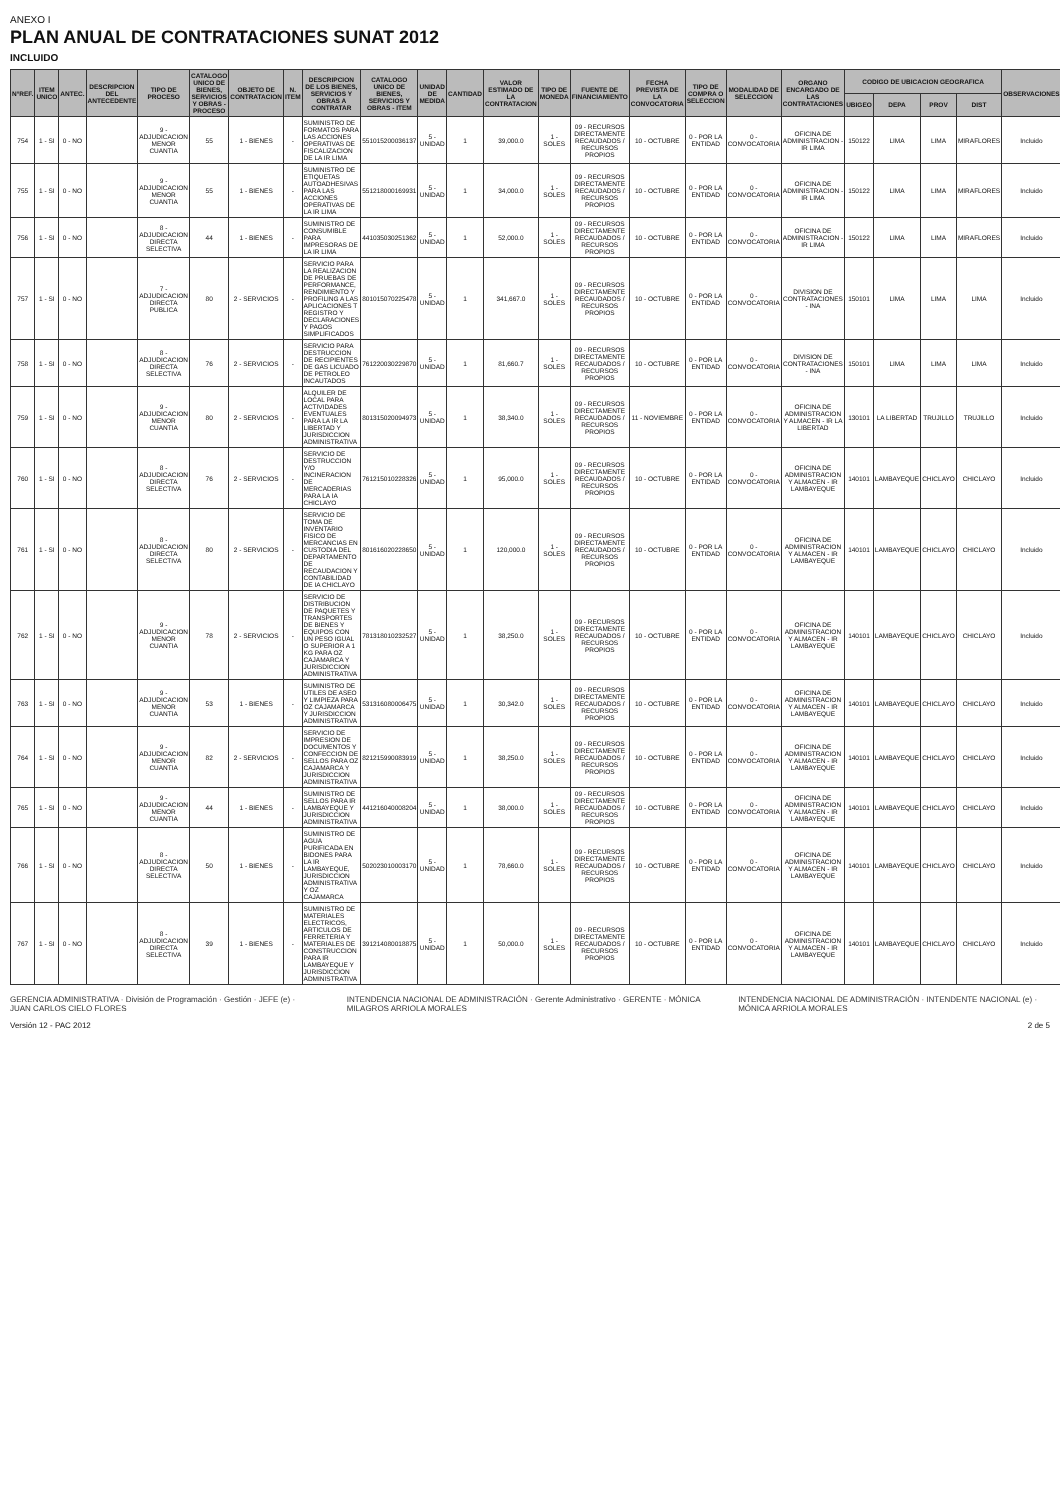ANEXO I
PLAN ANUAL DE CONTRATACIONES SUNAT 2012
INCLUIDO
| N°REF. | ITEM UNICO | ANTEC. | DESCRIPCION DEL ANTECEDENTE | TIPO DE PROCESO | CATALOGO UNICO DE BIENES, SERVICIOS Y OBRAS - PROCESO | OBJETO DE CONTRATACION | N. ITEM | DESCRIPCION DE LOS BIENES, SERVICIOS Y OBRAS A CONTRATAR | CATALOGO UNICO DE BIENES, SERVICIOS Y OBRAS - ITEM | UNIDAD DE MEDIDA | CANTIDAD | VALOR ESTIMADO DE LA CONTRATACION | TIPO DE MONEDA | FUENTE DE FINANCIAMIENTO | FECHA PREVISTA DE LA CONVOCATORIA | TIPO DE COMPRA O SELECCION | MODALIDAD DE SELECCION | ORGANO ENCARGADO DE LAS CONTRATACIONES | CODIGO DE UBICACION GEOGRAFICA | | | | OBSERVACIONES |
| --- | --- | --- | --- | --- | --- | --- | --- | --- | --- | --- | --- | --- | --- | --- | --- | --- | --- | --- | --- | --- | --- | --- | --- |
| | | | | | | | | | | | | | | | | | | | UBIGEO | DEPA | PROV | DIST | |
| 754 | 1 - SI | 0 - NO | | 9 - ADJUDICACION MENOR CUANTIA | 55 | 1 - BIENES | - | SUMINISTRO DE FORMATOS PARA LAS ACCIONES OPERATIVAS DE FISCALIZACION DE LA IR LIMA | 551015200036137 | 5 - UNIDAD | 1 | 39,000.0 | 1 - SOLES | 09 - RECURSOS DIRECTAMENTE RECAUDADOS / RECURSOS PROPIOS | 10 - OCTUBRE | 0 - POR LA ENTIDAD | 0 - CONVOCATORIA | OFICINA DE ADMINISTRACION - IR LIMA | 150122 | LIMA | LIMA | MIRAFLORES | Incluido |
| 755 | 1 - SI | 0 - NO | | 9 - ADJUDICACION MENOR CUANTIA | 55 | 1 - BIENES | - | SUMINISTRO DE ETIQUETAS AUTOADHESIVAS PARA LAS ACCIONES OPERATIVAS DE LA IR LIMA | 551218000169931 | 5 - UNIDAD | 1 | 34,000.0 | 1 - SOLES | 09 - RECURSOS DIRECTAMENTE RECAUDADOS / RECURSOS PROPIOS | 10 - OCTUBRE | 0 - POR LA ENTIDAD | 0 - CONVOCATORIA | OFICINA DE ADMINISTRACION - IR LIMA | 150122 | LIMA | LIMA | MIRAFLORES | Incluido |
| 756 | 1 - SI | 0 - NO | | 8 - ADJUDICACION DIRECTA SELECTIVA | 44 | 1 - BIENES | - | SUMINISTRO DE CONSUMIBLE PARA IMPRESORAS DE LA IR LIMA | 441035030251362 | 5 - UNIDAD | 1 | 52,000.0 | 1 - SOLES | 09 - RECURSOS DIRECTAMENTE RECAUDADOS / RECURSOS PROPIOS | 10 - OCTUBRE | 0 - POR LA ENTIDAD | 0 - CONVOCATORIA | OFICINA DE ADMINISTRACION - IR LIMA | 150122 | LIMA | LIMA | MIRAFLORES | Incluido |
| 757 | 1 - SI | 0 - NO | | 7 - ADJUDICACION DIRECTA PUBLICA | 80 | 2 - SERVICIOS | - | SERVICIO PARA LA REALIZACION DE PRUEBAS DE PERFORMANCE, RENDIMIENTO Y PROFILING A LAS APLICACIONES T REGISTRO Y DECLARACIONES Y PAGOS SIMPLIFICADOS | 801015070225478 | 5 - UNIDAD | 1 | 341,667.0 | 1 - SOLES | 09 - RECURSOS DIRECTAMENTE RECAUDADOS / RECURSOS PROPIOS | 10 - OCTUBRE | 0 - POR LA ENTIDAD | 0 - CONVOCATORIA | DIVISION DE CONTRATACIONES - INA | 150101 | LIMA | LIMA | LIMA | Incluido |
| 758 | 1 - SI | 0 - NO | | 8 - ADJUDICACION DIRECTA SELECTIVA | 76 | 2 - SERVICIOS | - | SERVICIO PARA DESTRUCCION DE RECIPIENTES DE GAS LICUADO DE PETROLEO INCAUTADOS | 761220030229870 | 5 - UNIDAD | 1 | 81,660.7 | 1 - SOLES | 09 - RECURSOS DIRECTAMENTE RECAUDADOS / RECURSOS PROPIOS | 10 - OCTUBRE | 0 - POR LA ENTIDAD | 0 - CONVOCATORIA | DIVISION DE CONTRATACIONES - INA | 150101 | LIMA | LIMA | LIMA | Incluido |
| 759 | 1 - SI | 0 - NO | | 9 - ADJUDICACION MENOR CUANTIA | 80 | 2 - SERVICIOS | - | ALQUILER DE LOCAL PARA ACTIVIDADES EVENTUALES PARA LA IR LA LIBERTAD Y JURISDICCION ADMINISTRATIVA | 801315020094973 | 5 - UNIDAD | 1 | 38,340.0 | 1 - SOLES | 09 - RECURSOS DIRECTAMENTE RECAUDADOS / RECURSOS PROPIOS | 11 - NOVIEMBRE | 0 - POR LA ENTIDAD | 0 - CONVOCATORIA | OFICINA DE ADMINISTRACION Y ALMACEN - IR LA LIBERTAD | 130101 | LA LIBERTAD | TRUJILLO | TRUJILLO | Incluido |
| 760 | 1 - SI | 0 - NO | | 8 - ADJUDICACION DIRECTA SELECTIVA | 76 | 2 - SERVICIOS | - | SERVICIO DE DESTRUCCION Y/O INCINERACION DE MERCADERIAS PARA LA IA CHICLAYO | 761215010228326 | 5 - UNIDAD | 1 | 95,000.0 | 1 - SOLES | 09 - RECURSOS DIRECTAMENTE RECAUDADOS / RECURSOS PROPIOS | 10 - OCTUBRE | 0 - POR LA ENTIDAD | 0 - CONVOCATORIA | OFICINA DE ADMINISTRACION Y ALMACEN - IR LAMBAYEQUE | 140101 | LAMBAYEQUE | CHICLAYO | CHICLAYO | Incluido |
| 761 | 1 - SI | 0 - NO | | 8 - ADJUDICACION DIRECTA SELECTIVA | 80 | 2 - SERVICIOS | - | SERVICIO DE TOMA DE INVENTARIO FISICO DE MERCANCIAS EN CUSTODIA DEL DEPARTAMENTO DE RECAUDACION Y CONTABILIDAD DE IA CHICLAYO | 801616020228650 | 5 - UNIDAD | 1 | 120,000.0 | 1 - SOLES | 09 - RECURSOS DIRECTAMENTE RECAUDADOS / RECURSOS PROPIOS | 10 - OCTUBRE | 0 - POR LA ENTIDAD | 0 - CONVOCATORIA | OFICINA DE ADMINISTRACION Y ALMACEN - IR LAMBAYEQUE | 140101 | LAMBAYEQUE | CHICLAYO | CHICLAYO | Incluido |
| 762 | 1 - SI | 0 - NO | | 9 - ADJUDICACION MENOR CUANTIA | 78 | 2 - SERVICIOS | - | SERVICIO DE DISTRIBUCION DE PAQUETES Y TRANSPORTES DE BIENES Y EQUIPOS CON UN PESO IGUAL O SUPERIOR A 1 KG PARA OZ CAJAMARCA Y JURISDICCION ADMINISTRATIVA | 781318010232527 | 5 - UNIDAD | 1 | 38,250.0 | 1 - SOLES | 09 - RECURSOS DIRECTAMENTE RECAUDADOS / RECURSOS PROPIOS | 10 - OCTUBRE | 0 - POR LA ENTIDAD | 0 - CONVOCATORIA | OFICINA DE ADMINISTRACION Y ALMACEN - IR LAMBAYEQUE | 140101 | LAMBAYEQUE | CHICLAYO | CHICLAYO | Incluido |
| 763 | 1 - SI | 0 - NO | | 9 - ADJUDICACION MENOR CUANTIA | 53 | 1 - BIENES | - | SUMINISTRO DE UTILES DE ASEO Y LIMPIEZA PARA OZ CAJAMARCA Y JURISDICCION ADMINISTRATIVA | 531316080006475 | 5 - UNIDAD | 1 | 30,342.0 | 1 - SOLES | 09 - RECURSOS DIRECTAMENTE RECAUDADOS / RECURSOS PROPIOS | 10 - OCTUBRE | 0 - POR LA ENTIDAD | 0 - CONVOCATORIA | OFICINA DE ADMINISTRACION Y ALMACEN - IR LAMBAYEQUE | 140101 | LAMBAYEQUE | CHICLAYO | CHICLAYO | Incluido |
| 764 | 1 - SI | 0 - NO | | 9 - ADJUDICACION MENOR CUANTIA | 82 | 2 - SERVICIOS | - | SERVICIO DE IMPRESION DE DOCUMENTOS Y CONFECCION DE SELLOS PARA OZ CAJAMARCA Y JURISDICCION ADMINISTRATIVA | 821215990083919 | 5 - UNIDAD | 1 | 38,250.0 | 1 - SOLES | 09 - RECURSOS DIRECTAMENTE RECAUDADOS / RECURSOS PROPIOS | 10 - OCTUBRE | 0 - POR LA ENTIDAD | 0 - CONVOCATORIA | OFICINA DE ADMINISTRACION Y ALMACEN - IR LAMBAYEQUE | 140101 | LAMBAYEQUE | CHICLAYO | CHICLAYO | Incluido |
| 765 | 1 - SI | 0 - NO | | 9 - ADJUDICACION MENOR CUANTIA | 44 | 1 - BIENES | - | SUMINISTRO DE SELLOS PARA IR LAMBAYEQUE Y JURISDICCION ADMINISTRATIVA | 441216040008204 | 5 - UNIDAD | 1 | 38,000.0 | 1 - SOLES | 09 - RECURSOS DIRECTAMENTE RECAUDADOS / RECURSOS PROPIOS | 10 - OCTUBRE | 0 - POR LA ENTIDAD | 0 - CONVOCATORIA | OFICINA DE ADMINISTRACION Y ALMACEN - IR LAMBAYEQUE | 140101 | LAMBAYEQUE | CHICLAYO | CHICLAYO | Incluido |
| 766 | 1 - SI | 0 - NO | | 8 - ADJUDICACION DIRECTA SELECTIVA | 50 | 1 - BIENES | - | SUMINISTRO DE AGUA PURIFICADA EN BIDONES PARA LA IR LAMBAYEQUE, JURISDICCION ADMINISTRATIVA Y OZ CAJAMARCA | 502023010003170 | 5 - UNIDAD | 1 | 78,660.0 | 1 - SOLES | 09 - RECURSOS DIRECTAMENTE RECAUDADOS / RECURSOS PROPIOS | 10 - OCTUBRE | 0 - POR LA ENTIDAD | 0 - CONVOCATORIA | OFICINA DE ADMINISTRACION Y ALMACEN - IR LAMBAYEQUE | 140101 | LAMBAYEQUE | CHICLAYO | CHICLAYO | Incluido |
| 767 | 1 - SI | 0 - NO | | 8 - ADJUDICACION DIRECTA SELECTIVA | 39 | 1 - BIENES | - | SUMINISTRO DE MATERIALES ELECTRICOS, ARTICULOS DE FERRETERIA Y MATERIALES DE CONSTRUCCION PARA IR LAMBAYEQUE Y JURISDICCION ADMINISTRATIVA | 391214080018875 | 5 - UNIDAD | 1 | 50,000.0 | 1 - SOLES | 09 - RECURSOS DIRECTAMENTE RECAUDADOS / RECURSOS PROPIOS | 10 - OCTUBRE | 0 - POR LA ENTIDAD | 0 - CONVOCATORIA | OFICINA DE ADMINISTRACION Y ALMACEN - IR LAMBAYEQUE | 140101 | LAMBAYEQUE | CHICLAYO | CHICLAYO | Incluido |
GERENCIA ADMINISTRATIVA · División de Programación · Gestión · JEFE (e) · JUAN CARLOS CIELO FLORES
INTENDENCIA NACIONAL DE ADMINISTRACIÓN · Gerente Administrativo · GERENTE · MÓNICA MILAGROS ARRIOLA MORALES
INTENDENCIA NACIONAL DE ADMINISTRACIÓN · INTENDENTE NACIONAL (e) · MÓNICA ARRIOLA MORALES
Versión 12 - PAC 2012 2 de 5